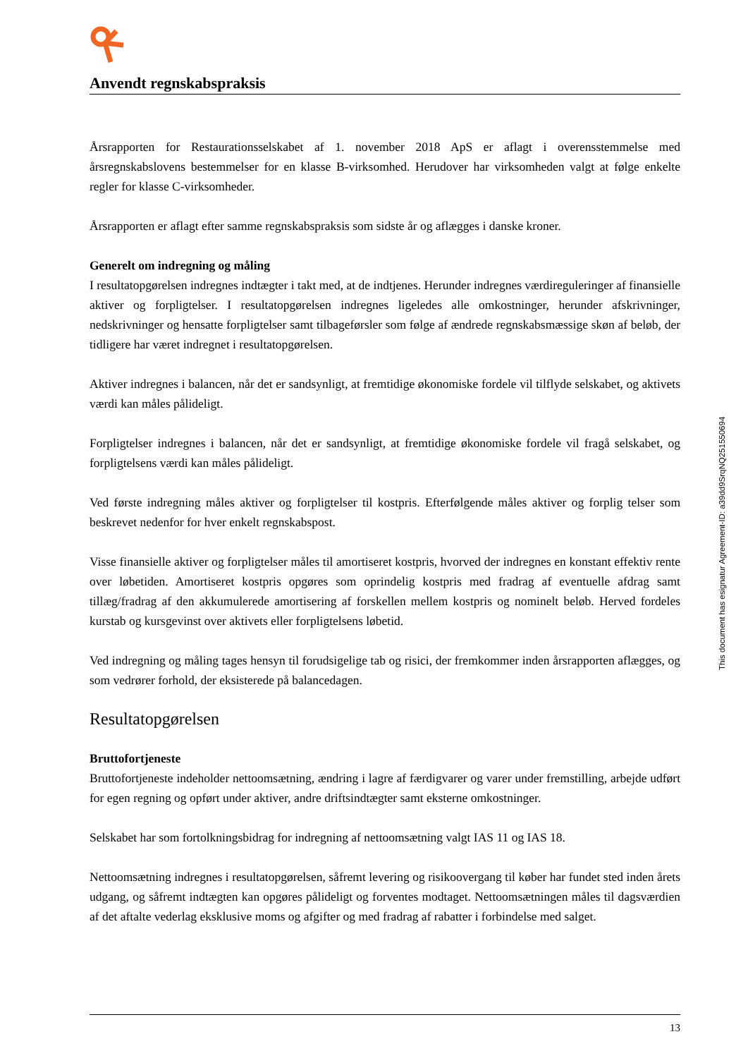Anvendt regnskabspraksis
Årsrapporten for Restaurationsselskabet af 1. november 2018 ApS er aflagt i overensstemmelse med årsregnskabslovens bestemmelser for en klasse B-virksomhed. Herudover har virksomheden valgt at følge enkelte regler for klasse C-virksomheder.
Årsrapporten er aflagt efter samme regnskabspraksis som sidste år og aflægges i danske kroner.
Generelt om indregning og måling
I resultatopgørelsen indregnes indtægter i takt med, at de indtjenes. Herunder indregnes værdireguleringer af finansielle aktiver og forpligtelser. I resultatopgørelsen indregnes ligeledes alle omkostninger, herunder afskrivninger, nedskrivninger og hensatte forpligtelser samt tilbageførsler som følge af ændrede regnskabsmæssige skøn af beløb, der tidligere har været indregnet i resultatopgørelsen.
Aktiver indregnes i balancen, når det er sandsynligt, at fremtidige økonomiske fordele vil tilflyde selskabet, og aktivets værdi kan måles pålideligt.
Forpligtelser indregnes i balancen, når det er sandsynligt, at fremtidige økonomiske fordele vil fragå selskabet, og forpligtelsens værdi kan måles pålideligt.
Ved første indregning måles aktiver og forpligtelser til kostpris. Efterfølgende måles aktiver og forplig telser som beskrevet nedenfor for hver enkelt regnskabspost.
Visse finansielle aktiver og forpligtelser måles til amortiseret kostpris, hvorved der indregnes en konstant effektiv rente over løbetiden. Amortiseret kostpris opgøres som oprindelig kostpris med fradrag af eventuelle afdrag samt tillæg/fradrag af den akkumulerede amortisering af forskellen mellem kostpris og nominelt beløb. Herved fordeles kurstab og kursgevinst over aktivets eller forpligtelsens løbetid.
Ved indregning og måling tages hensyn til forudsigelige tab og risici, der fremkommer inden årsrapporten aflægges, og som vedrører forhold, der eksisterede på balancedagen.
Resultatopgørelsen
Bruttofortjeneste
Bruttofortjeneste indeholder nettoomsætning, ændring i lagre af færdigvarer og varer under fremstilling, arbejde udført for egen regning og opført under aktiver, andre driftsindtægter samt eksterne omkostninger.
Selskabet har som fortolkningsbidrag for indregning af nettoomsætning valgt IAS 11 og IAS 18.
Nettoomsætning indregnes i resultatopgørelsen, såfremt levering og risikoovergang til køber har fundet sted inden årets udgang, og såfremt indtægten kan opgøres pålideligt og forventes modtaget. Nettoomsætningen måles til dagsværdien af det aftalte vederlag eksklusive moms og afgifter og med fradrag af rabatter i forbindelse med salget.
13
This document has esignatur Agreement-ID: a39dd9SrqNQ251550694